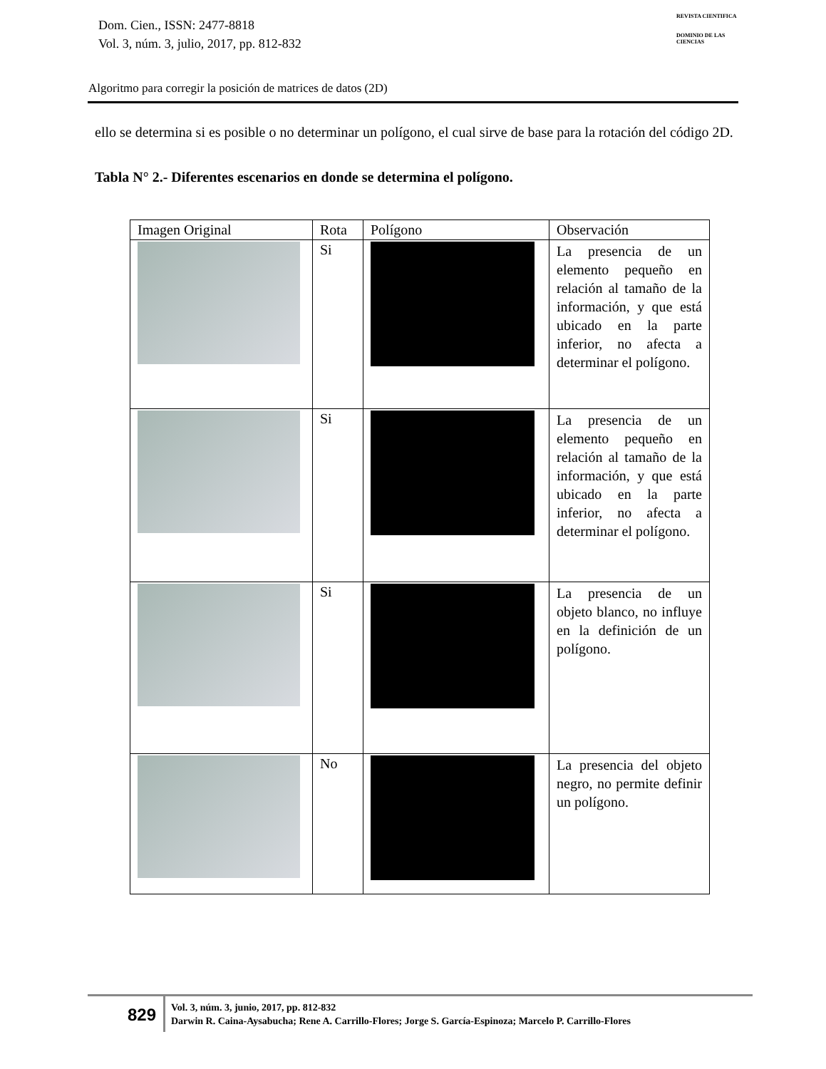Dom. Cien., ISSN: 2477-8818
Vol. 3, núm. 3, julio, 2017, pp. 812-832
REVISTA CIENTIFICA
DOMINIO DE LAS CIENCIAS
Algoritmo para corregir la posición de matrices de datos (2D)
ello se determina si es posible o no determinar un polígono, el cual sirve de base para la rotación del código 2D.
Tabla N° 2.- Diferentes escenarios en donde se determina el polígono.
| Imagen Original | Rota | Polígono | Observación |
| --- | --- | --- | --- |
| | Si | | La presencia de un elemento pequeño en relación al tamaño de la información, y que está ubicado en la parte inferior, no afecta a determinar el polígono. |
| | Si | | La presencia de un elemento pequeño en relación al tamaño de la información, y que está ubicado en la parte inferior, no afecta a determinar el polígono. |
| | Si | | La presencia de un objeto blanco, no influye en la definición de un polígono. |
| | No | | La presencia del objeto negro, no permite definir un polígono. |
829
Vol. 3, núm. 3, junio, 2017, pp. 812-832
Darwin R. Caina-Aysabucha; Rene A. Carrillo-Flores; Jorge S. García-Espinoza; Marcelo P. Carrillo-Flores